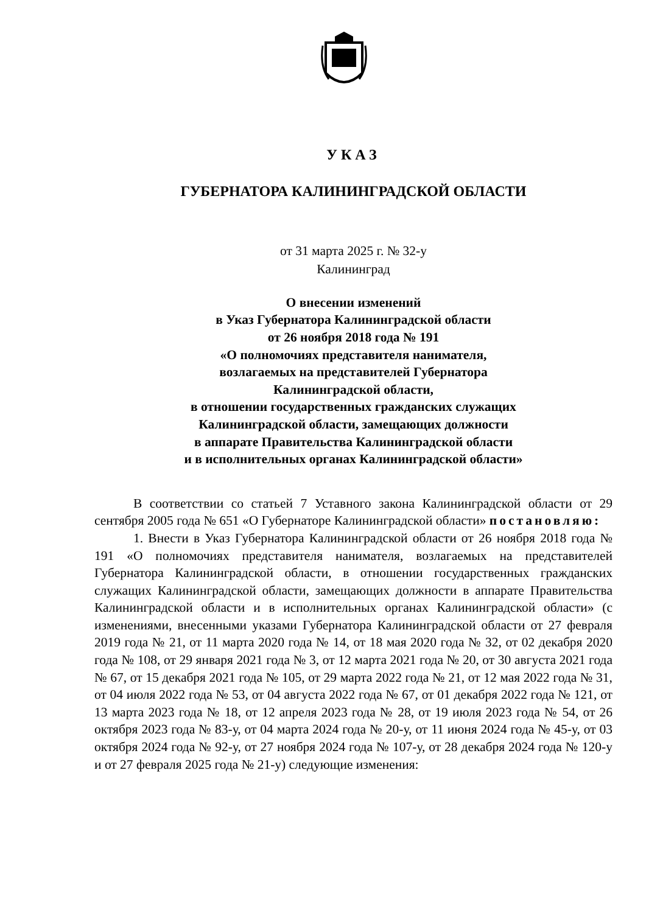УКАЗ
ГУБЕРНАТОРА КАЛИНИНГРАДСКОЙ ОБЛАСТИ
от 31 марта 2025 г. № 32-у
Калининград
О внесении изменений
в Указ Губернатора Калининградской области
от 26 ноября 2018 года № 191
«О полномочиях представителя нанимателя,
возлагаемых на представителей Губернатора
Калининградской области,
в отношении государственных гражданских служащих
Калининградской области, замещающих должности
в аппарате Правительства Калининградской области
и в исполнительных органах Калининградской области»
В соответствии со статьей 7 Уставного закона Калининградской области от 29 сентября 2005 года № 651 «О Губернаторе Калининградской области» постановляю:
1. Внести в Указ Губернатора Калининградской области от 26 ноября 2018 года № 191 «О полномочиях представителя нанимателя, возлагаемых на представителей Губернатора Калининградской области, в отношении государственных гражданских служащих Калининградской области, замещающих должности в аппарате Правительства Калининградской области и в исполнительных органах Калининградской области» (с изменениями, внесенными указами Губернатора Калининградской области от 27 февраля 2019 года № 21, от 11 марта 2020 года № 14, от 18 мая 2020 года № 32, от 02 декабря 2020 года № 108, от 29 января 2021 года № 3, от 12 марта 2021 года № 20, от 30 августа 2021 года № 67, от 15 декабря 2021 года № 105, от 29 марта 2022 года № 21, от 12 мая 2022 года № 31, от 04 июля 2022 года № 53, от 04 августа 2022 года № 67, от 01 декабря 2022 года № 121, от 13 марта 2023 года № 18, от 12 апреля 2023 года № 28, от 19 июля 2023 года № 54, от 26 октября 2023 года № 83-у, от 04 марта 2024 года № 20-у, от 11 июня 2024 года № 45-у, от 03 октября 2024 года № 92-у, от 27 ноября 2024 года № 107-у, от 28 декабря 2024 года № 120-у и от 27 февраля 2025 года № 21-у) следующие изменения: